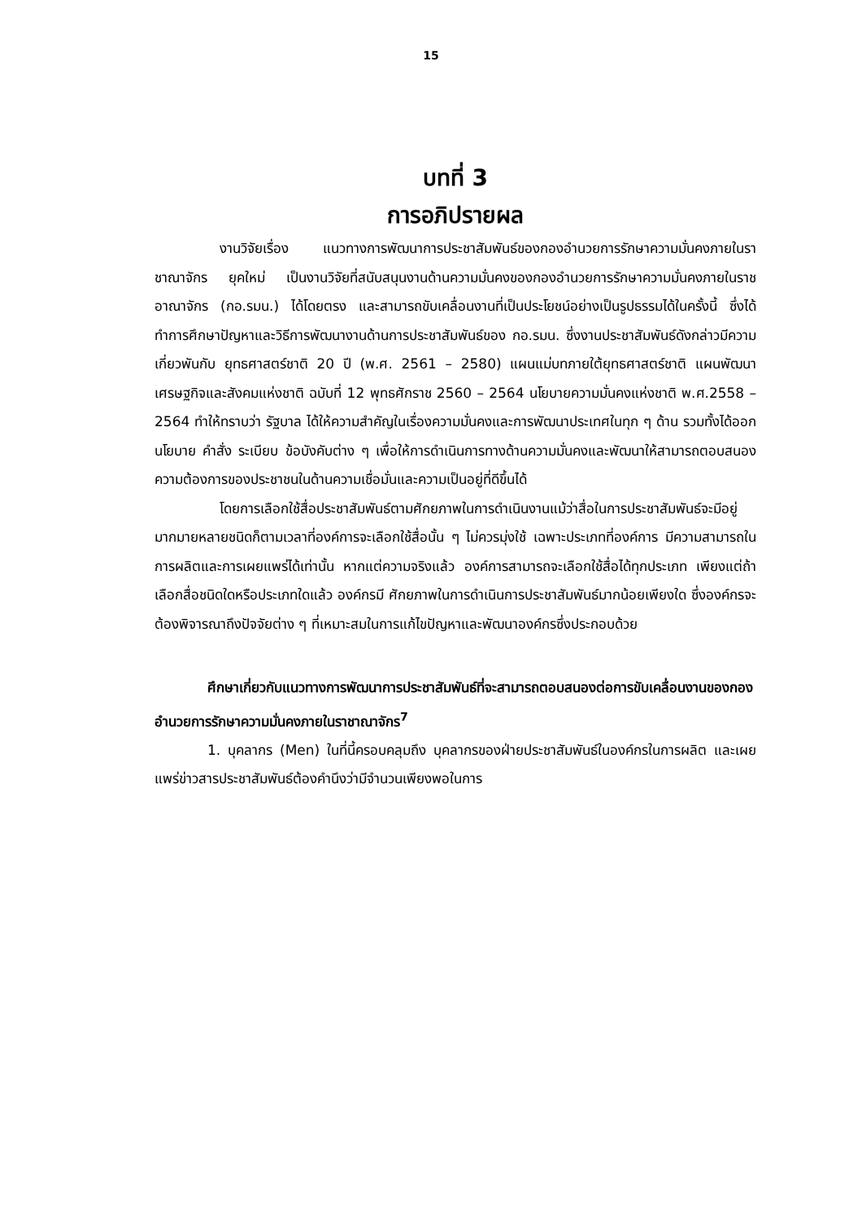15
บทที่ 3
การอภิปรายผล
งานวิจัยเรื่อง แนวทางการพัฒนาการประชาสัมพันธ์ของกองอำนวยการรักษาความมั่นคงภายในราชาณาจักร ยุคใหม่ เป็นงานวิจัยที่สนับสนุนงานด้านความมั่นคงของกองอำนวยการรักษาความมั่นคงภายในราชอาณาจักร (กอ.รมน.) ได้โดยตรง และสามารถขับเคลื่อนงานที่เป็นประโยชน์อย่างเป็นรูปธรรมได้ในครั้งนี้ ซึ่งได้ทำการศึกษาปัญหาและวิธีการพัฒนางานด้านการประชาสัมพันธ์ของ กอ.รมน. ซึ่งงานประชาสัมพันธ์ดังกล่าวมีความเกี่ยวพันกับ ยุทธศาสตร์ชาติ 20 ปี (พ.ศ. 2561 – 2580) แผนแม่บทภายใต้ยุทธศาสตร์ชาติ แผนพัฒนาเศรษฐกิจและสังคมแห่งชาติ ฉบับที่ 12 พุทธศักราช 2560 – 2564 นโยบายความมั่นคงแห่งชาติ พ.ศ.2558 – 2564 ทำให้ทราบว่า รัฐบาล ได้ให้ความสำคัญในเรื่องความมั่นคงและการพัฒนาประเทศในทุก ๆ ด้าน รวมทั้งได้ออกนโยบาย คำสั่ง ระเบียบ ข้อบังคับต่าง ๆ เพื่อให้การดำเนินการทางด้านความมั่นคงและพัฒนาให้สามารถตอบสนองความต้องการของประชาชนในด้านความเชื่อมั่นและความเป็นอยู่ที่ดีขึ้นได้
โดยการเลือกใช้สื่อประชาสัมพันธ์ตามศักยภาพในการดำเนินงานแม้ว่าสื่อในการประชาสัมพันธ์จะมีอยู่มากมายหลายชนิดก็ตามเวลาที่องค์การจะเลือกใช้สื่อนั้น ๆ ไม่ควรมุ่งใช้ เฉพาะประเภทที่องค์การ มีความสามารถในการผลิตและการเผยแพร่ได้เท่านั้น หากแต่ความจริงแล้ว องค์การสามารถจะเลือกใช้สื่อได้ทุกประเภท เพียงแต่ถ้าเลือกสื่อชนิดใดหรือประเภทใดแล้ว องค์กรมี ศักยภาพในการดำเนินการประชาสัมพันธ์มากน้อยเพียงใด ซึ่งองค์กรจะต้องพิจารณาถึงปัจจัยต่าง ๆ ที่เหมาะสมในการแก้ไขปัญหาและพัฒนาองค์กรซึ่งประกอบด้วย
ศึกษาเกี่ยวกับแนวทางการพัฒนาการประชาสัมพันธ์ที่จะสามารถตอบสนองต่อการขับเคลื่อนงานของกองอำนวยการรักษาความมั่นคงภายในราชาณาจักร<sup>7</sup>
1. บุคลากร (Men) ในที่นี้ครอบคลุมถึง บุคลากรของฝ่ายประชาสัมพันธ์ในองค์กรในการผลิต และเผยแพร่ข่าวสารประชาสัมพันธ์ต้องคำนึงว่ามีจำนวนเพียงพอในการ